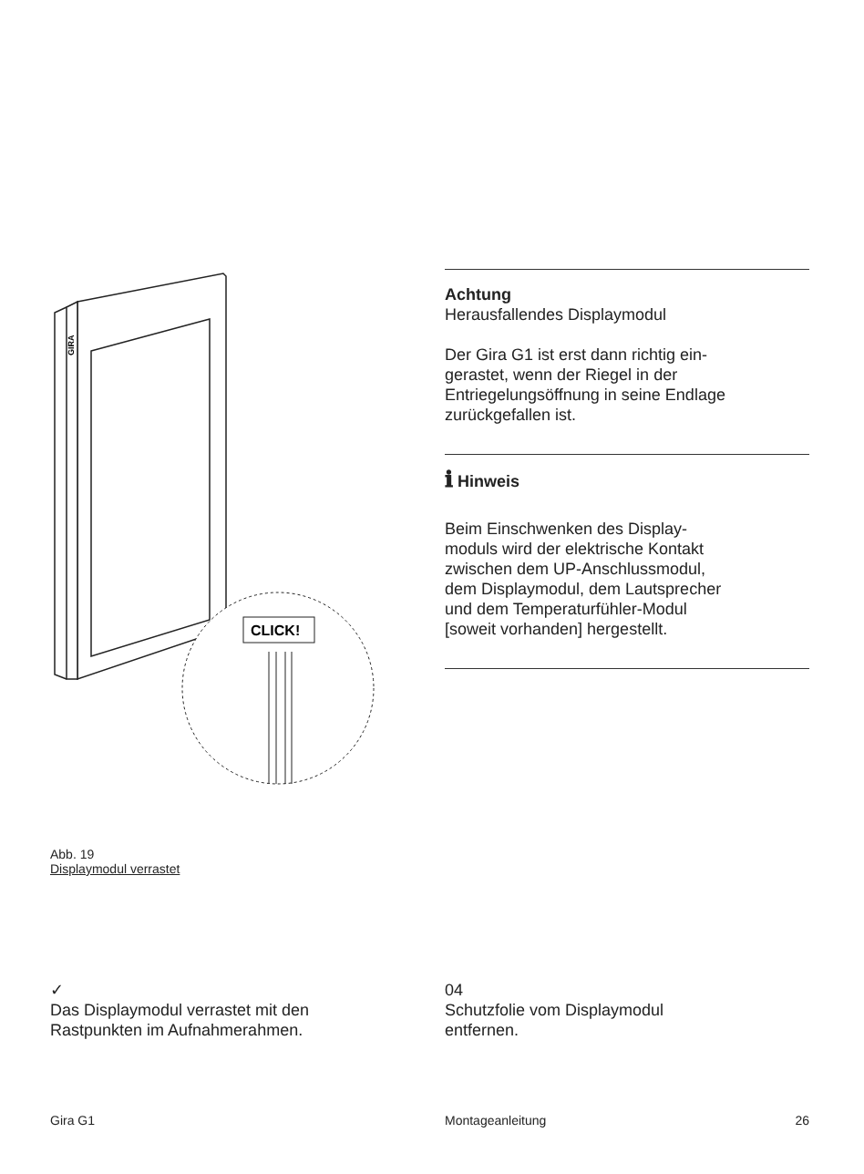GIRA
CLICK!
Abb. 19
Displaymodul verrastet
Achtung
Herausfallendes Displaymodul
Der Gira G1 ist erst dann richtig ein-
gerastet, wenn der Riegel in der
Entriegelungsöffnung in seine Endlage
zurückgefallen ist.
ℹ Hinweis
Beim Einschwenken des Display-
moduls wird der elektrische Kontakt
zwischen dem UP-Anschlussmodul,
dem Displaymodul, dem Lautsprecher
und dem Temperaturfühler-Modul
[soweit vorhanden] hergestellt.
✓
Das Displaymodul verrastet mit den
Rastpunkten im Aufnahmerahmen.
04
Schutzfolie vom Displaymodul
entfernen.
Gira G1 Montageanleitung 26